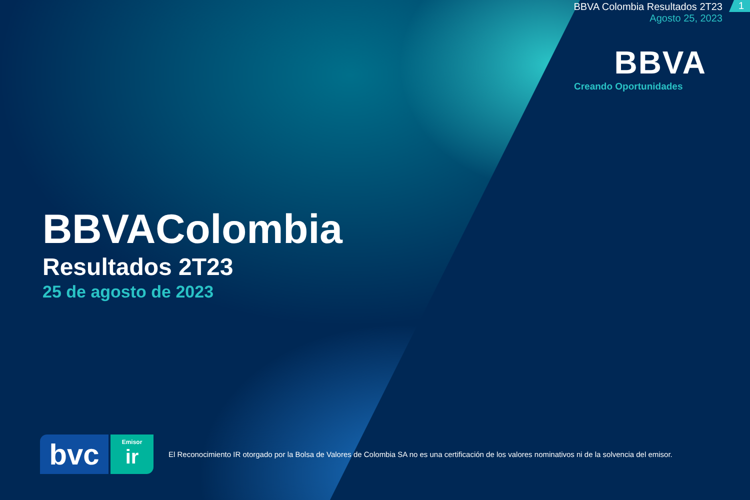BBVA Colombia Resultados 2T23
Agosto 25, 2023
1
BBVA
Creando Oportunidades
BBVAColombia
Resultados 2T23
25 de agosto de 2023
bvc
Emisor
ir
El Reconocimiento IR otorgado por la Bolsa de Valores de Colombia SA no es una certificación de los valores nominativos ni de la solvencia del emisor.